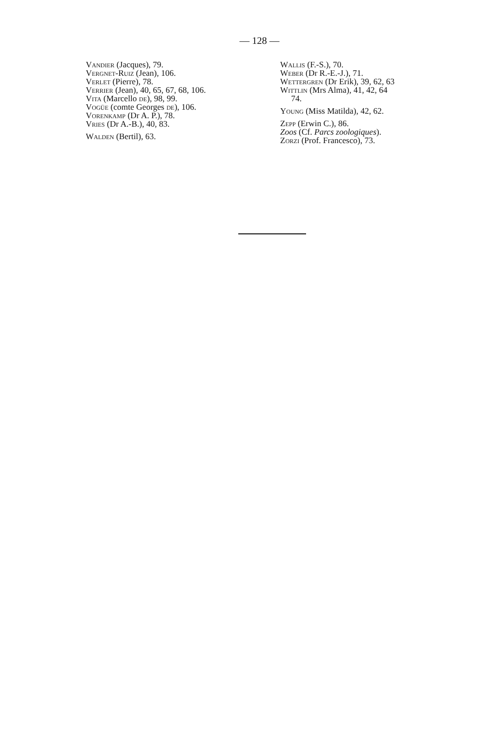— 128 —
Vandier (Jacques), 79.
Vergnet-Ruiz (Jean), 106.
Verlet (Pierre), 78.
Verrier (Jean), 40, 65, 67, 68, 106.
Vita (Marcello de), 98, 99.
Vogüe (comte Georges de), 106.
Vorenkamp (Dr A. P.), 78.
Vries (Dr A.-B.), 40, 83.
Walden (Bertil), 63.
Wallis (F.-S.), 70.
Weber (Dr R.-E.-J.), 71.
Wettergren (Dr Erik), 39, 62, 63
Wittlin (Mrs Alma), 41, 42, 64
74.
Young (Miss Matilda), 42, 62.
Zepp (Erwin C.), 86.
Zoos (Cf. Parcs zoologiques).
Zorzi (Prof. Francesco), 73.